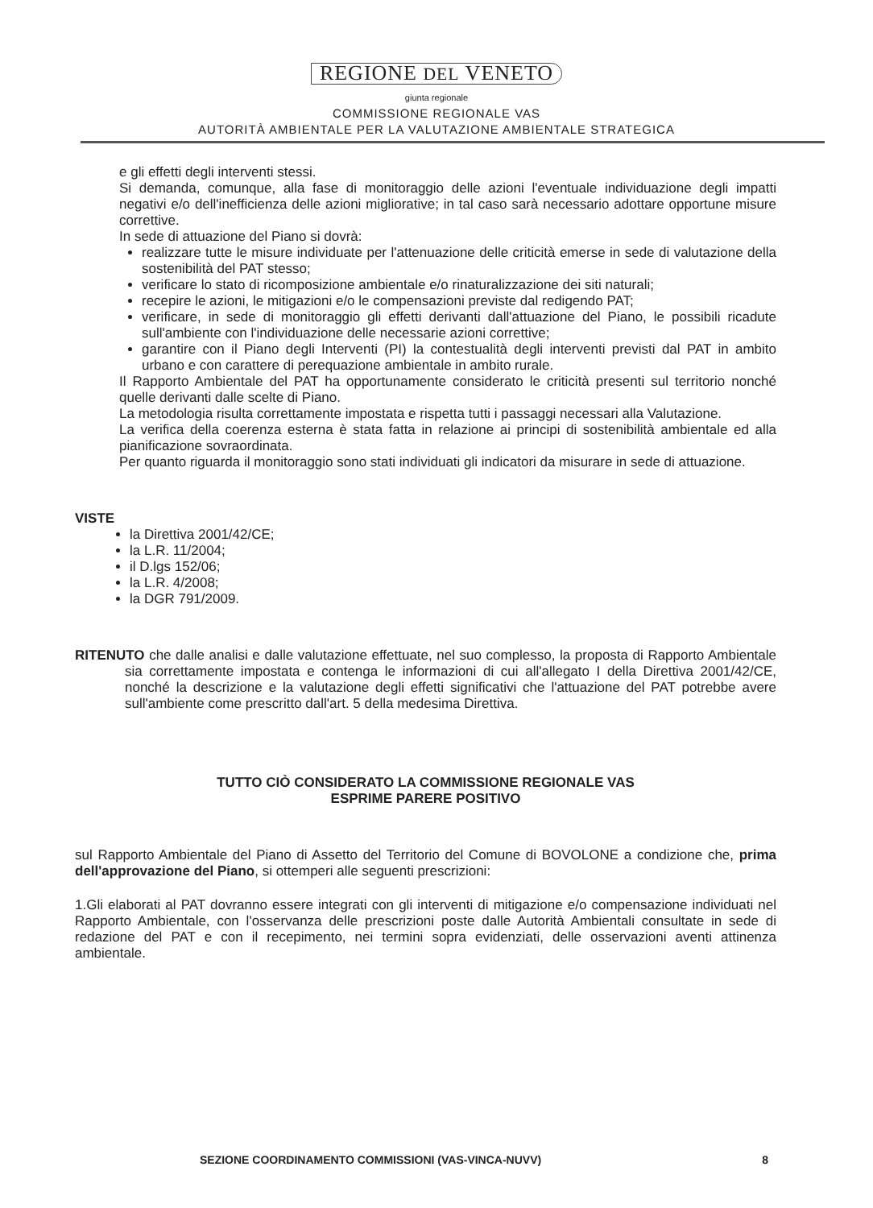REGIONE DEL VENETO
giunta regionale
COMMISSIONE REGIONALE VAS
AUTORITÀ AMBIENTALE PER LA VALUTAZIONE AMBIENTALE STRATEGICA
e gli effetti degli interventi stessi.
Si demanda, comunque, alla fase di monitoraggio delle azioni l'eventuale individuazione degli impatti negativi e/o dell'inefficienza delle azioni migliorative; in tal caso sarà necessario adottare opportune misure correttive.
In sede di attuazione del Piano si dovrà:
realizzare tutte le misure individuate per l'attenuazione delle criticità emerse in sede di valutazione della sostenibilità del PAT stesso;
verificare lo stato di ricomposizione ambientale e/o rinaturalizzazione dei siti naturali;
recepire le azioni, le mitigazioni e/o le compensazioni previste dal redigendo PAT;
verificare, in sede di monitoraggio gli effetti derivanti dall'attuazione del Piano, le possibili ricadute sull'ambiente con l'individuazione delle necessarie azioni correttive;
garantire con il Piano degli Interventi (PI) la contestualità degli interventi previsti dal PAT in ambito urbano e con carattere di perequazione ambientale in ambito rurale.
Il Rapporto Ambientale del PAT ha opportunamente considerato le criticità presenti sul territorio nonché quelle derivanti dalle scelte di Piano.
La metodologia risulta correttamente impostata e rispetta tutti i passaggi necessari alla Valutazione.
La verifica della coerenza esterna è stata fatta in relazione ai principi di sostenibilità ambientale ed alla pianificazione sovraordinata.
Per quanto riguarda il monitoraggio sono stati individuati gli indicatori da misurare in sede di attuazione.
VISTE
la Direttiva 2001/42/CE;
la L.R. 11/2004;
il D.lgs 152/06;
la L.R. 4/2008;
la DGR 791/2009.
RITENUTO che dalle analisi e dalle valutazione effettuate, nel suo complesso, la proposta di Rapporto Ambientale sia correttamente impostata e contenga le informazioni di cui all'allegato I della Direttiva 2001/42/CE, nonché la descrizione e la valutazione degli effetti significativi che l'attuazione del PAT potrebbe avere sull'ambiente come prescritto dall'art. 5 della medesima Direttiva.
TUTTO CIÒ CONSIDERATO LA COMMISSIONE REGIONALE VAS
ESPRIME PARERE POSITIVO
sul Rapporto Ambientale del Piano di Assetto del Territorio del Comune di BOVOLONE a condizione che, prima dell'approvazione del Piano, si ottemperi alle seguenti prescrizioni:
1.Gli elaborati al PAT dovranno essere integrati con gli interventi di mitigazione e/o compensazione individuati nel Rapporto Ambientale, con l'osservanza delle prescrizioni poste dalle Autorità Ambientali consultate in sede di redazione del PAT e con il recepimento, nei termini sopra evidenziati, delle osservazioni aventi attinenza ambientale.
SEZIONE COORDINAMENTO COMMISSIONI (VAS-VINCA-NUVV) 8